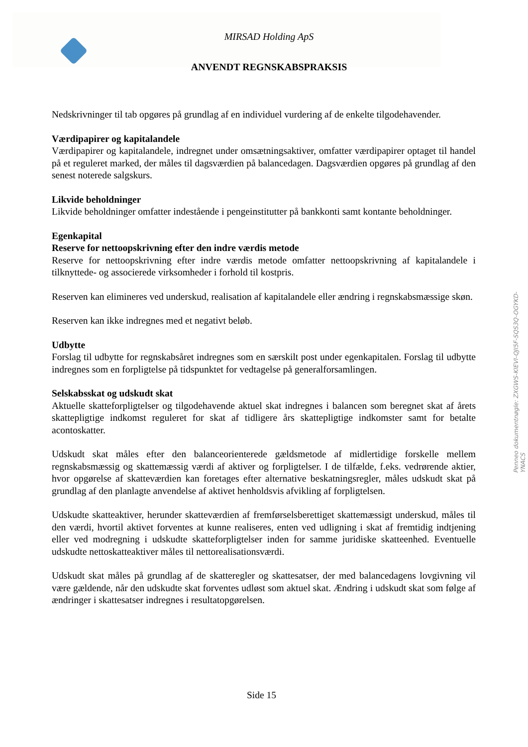MIRSAD Holding ApS
ANVENDT REGNSKABSPRAKSIS
Nedskrivninger til tab opgøres på grundlag af en individuel vurdering af de enkelte tilgodehavender.
Værdipapirer og kapitalandele
Værdipapirer og kapitalandele, indregnet under omsætningsaktiver, omfatter værdipapirer optaget til handel på et reguleret marked, der måles til dagsværdien på balancedagen. Dagsværdien opgøres på grundlag af den senest noterede salgskurs.
Likvide beholdninger
Likvide beholdninger omfatter indestående i pengeinstitutter på bankkonti samt kontante beholdninger.
Egenkapital
Reserve for nettoopskrivning efter den indre værdis metode
Reserve for nettoopskrivning efter indre værdis metode omfatter nettoopskrivning af kapitalandele i tilknyttede- og associerede virksomheder i forhold til kostpris.
Reserven kan elimineres ved underskud, realisation af kapitalandele eller ændring i regnskabsmæssige skøn.
Reserven kan ikke indregnes med et negativt beløb.
Udbytte
Forslag til udbytte for regnskabsåret indregnes som en særskilt post under egenkapitalen. Forslag til udbytte indregnes som en forpligtelse på tidspunktet for vedtagelse på generalforsamlingen.
Selskabsskat og udskudt skat
Aktuelle skatteforpligtelser og tilgodehavende aktuel skat indregnes i balancen som beregnet skat af årets skattepligtige indkomst reguleret for skat af tidligere års skattepligtige indkomster samt for betalte acontoskatter.
Udskudt skat måles efter den balanceorienterede gældsmetode af midlertidige forskelle mellem regnskabsmæssig og skattemæssig værdi af aktiver og forpligtelser. I de tilfælde, f.eks. vedrørende aktier, hvor opgørelse af skatteværdien kan foretages efter alternative beskatningsregler, måles udskudt skat på grundlag af den planlagte anvendelse af aktivet henholdsvis afvikling af forpligtelsen.
Udskudte skatteaktiver, herunder skatteværdien af fremførselsberettiget skattemæssigt underskud, måles til den værdi, hvortil aktivet forventes at kunne realiseres, enten ved udligning i skat af fremtidig indtjening eller ved modregning i udskudte skatteforpligtelser inden for samme juridiske skatteenhed. Eventuelle udskudte nettoskatteaktiver måles til nettorealisationsværdi.
Udskudt skat måles på grundlag af de skatteregler og skattesatser, der med balancedagens lovgivning vil være gældende, når den udskudte skat forventes udløst som aktuel skat. Ændring i udskudt skat som følge af ændringer i skattesatser indregnes i resultatopgørelsen.
Penneo dokumentnøgle: ZXGWS-KIEVI-QJI5F-SQS3Q-OGYKD-YNACS
Side 15